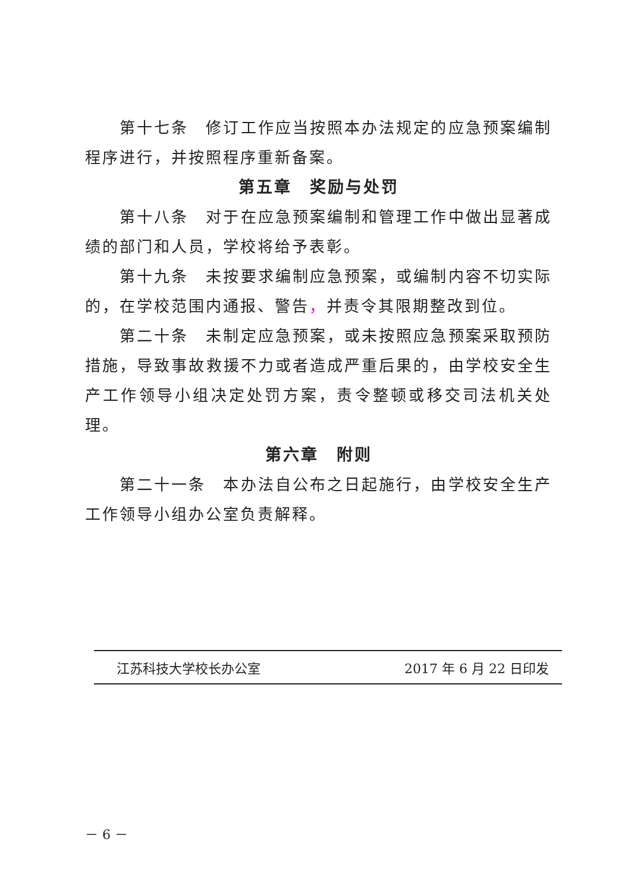第十七条　修订工作应当按照本办法规定的应急预案编制程序进行，并按照程序重新备案。
第五章　奖励与处罚
第十八条　对于在应急预案编制和管理工作中做出显著成绩的部门和人员，学校将给予表彰。
第十九条　未按要求编制应急预案，或编制内容不切实际的，在学校范围内通报、警告，并责令其限期整改到位。
第二十条　未制定应急预案，或未按照应急预案采取预防措施，导致事故救援不力或者造成严重后果的，由学校安全生产工作领导小组决定处罚方案，责令整顿或移交司法机关处理。
第六章　附则
第二十一条　本办法自公布之日起施行，由学校安全生产工作领导小组办公室负责解释。
江苏科技大学校长办公室 2017 年 6 月 22 日印发
－ 6 －